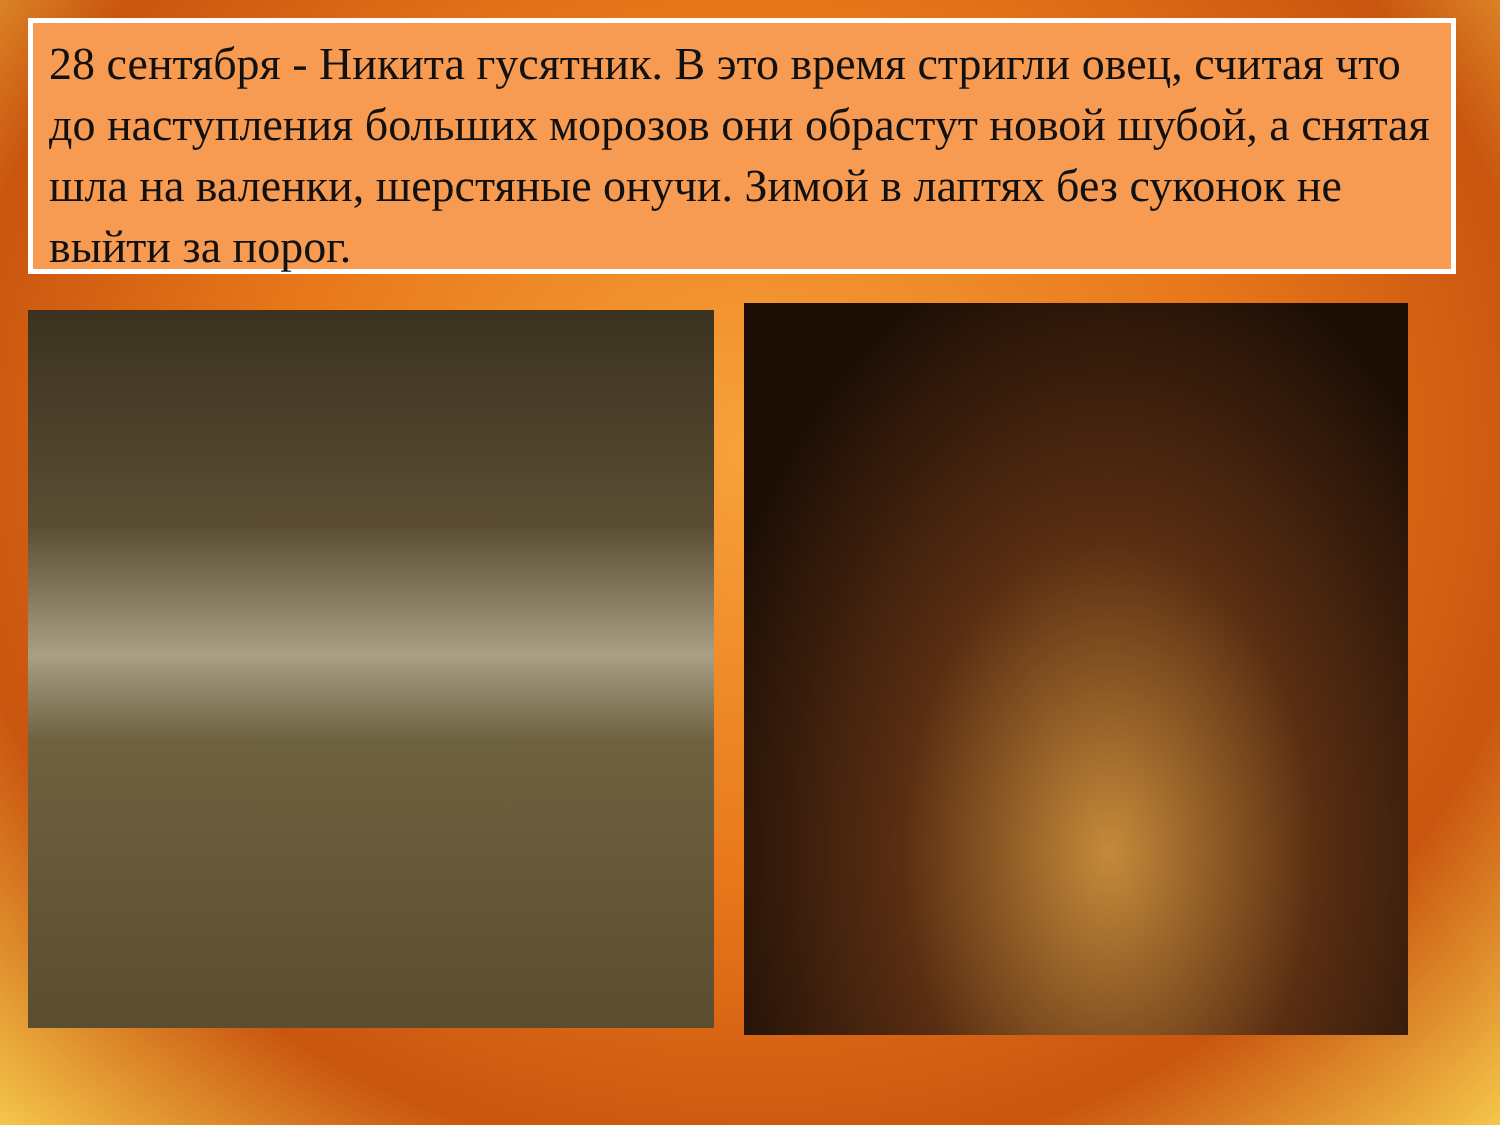28 сентября - Никита гусятник. В это время стригли овец, считая что до наступления больших морозов они обрастут новой шубой, а снятая шла на валенки, шерстяные онучи. Зимой в лаптях без суконок не выйти за порог.